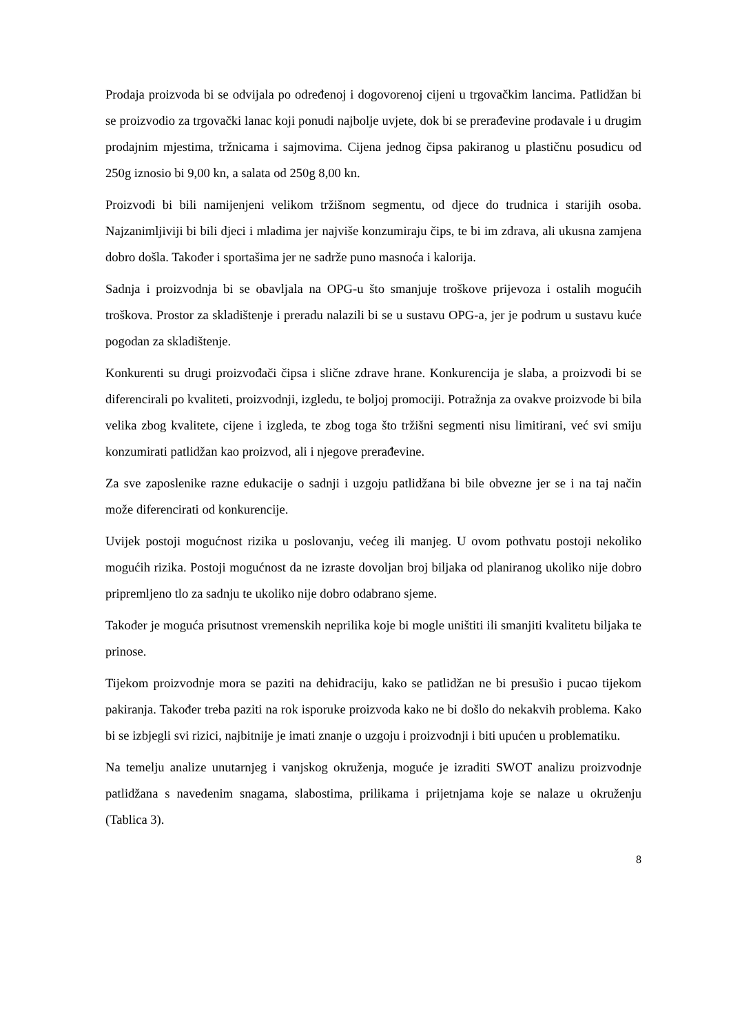Prodaja proizvoda bi se odvijala po određenoj i dogovorenoj cijeni u trgovačkim lancima. Patlidžan bi se proizvodio za trgovački lanac koji ponudi najbolje uvjete, dok bi se prerađevine prodavale i u drugim prodajnim mjestima, tržnicama i sajmovima. Cijena jednog čipsa pakiranog u plastičnu posudicu od 250g iznosio bi 9,00 kn, a salata od 250g 8,00 kn.
Proizvodi bi bili namijenjeni velikom tržišnom segmentu, od djece do trudnica i starijih osoba. Najzanimljiviji bi bili djeci i mladima jer najviše konzumiraju čips, te bi im zdrava, ali ukusna zamjena dobro došla. Također i sportašima jer ne sadrže puno masnoća i kalorija.
Sadnja i proizvodnja bi se obavljala na OPG-u što smanjuje troškove prijevoza i ostalih mogućih troškova. Prostor za skladištenje i preradu nalazili bi se u sustavu OPG-a, jer je podrum u sustavu kuće pogodan za skladištenje.
Konkurenti su drugi proizvođači čipsa i slične zdrave hrane. Konkurencija je slaba, a proizvodi bi se diferencirali po kvaliteti, proizvodnji, izgledu, te boljoj promociji. Potražnja za ovakve proizvode bi bila velika zbog kvalitete, cijene i izgleda, te zbog toga što tržišni segmenti nisu limitirani, već svi smiju konzumirati patlidžan kao proizvod, ali i njegove prerađevine.
Za sve zaposlenike razne edukacije o sadnji i uzgoju patlidžana bi bile obvezne jer se i na taj način može diferencirati od konkurencije.
Uvijek postoji mogućnost rizika u poslovanju, većeg ili manjeg. U ovom pothvatu postoji nekoliko mogućih rizika. Postoji mogućnost da ne izraste dovoljan broj biljaka od planiranog ukoliko nije dobro pripremljeno tlo za sadnju te ukoliko nije dobro odabrano sjeme.
Također je moguća prisutnost vremenskih neprilika koje bi mogle uništiti ili smanjiti kvalitetu biljaka te prinose.
Tijekom proizvodnje mora se paziti na dehidraciju, kako se patlidžan ne bi presušio i pucao tijekom pakiranja. Također treba paziti na rok isporuke proizvoda kako ne bi došlo do nekakvih problema. Kako bi se izbjegli svi rizici, najbitnije je imati znanje o uzgoju i proizvodnji i biti upućen u problematiku.
Na temelju analize unutarnjeg i vanjskog okruženja, moguće je izraditi SWOT analizu proizvodnje patlidžana s navedenim snagama, slabostima, prilikama i prijetnjama koje se nalaze u okruženju (Tablica 3).
8